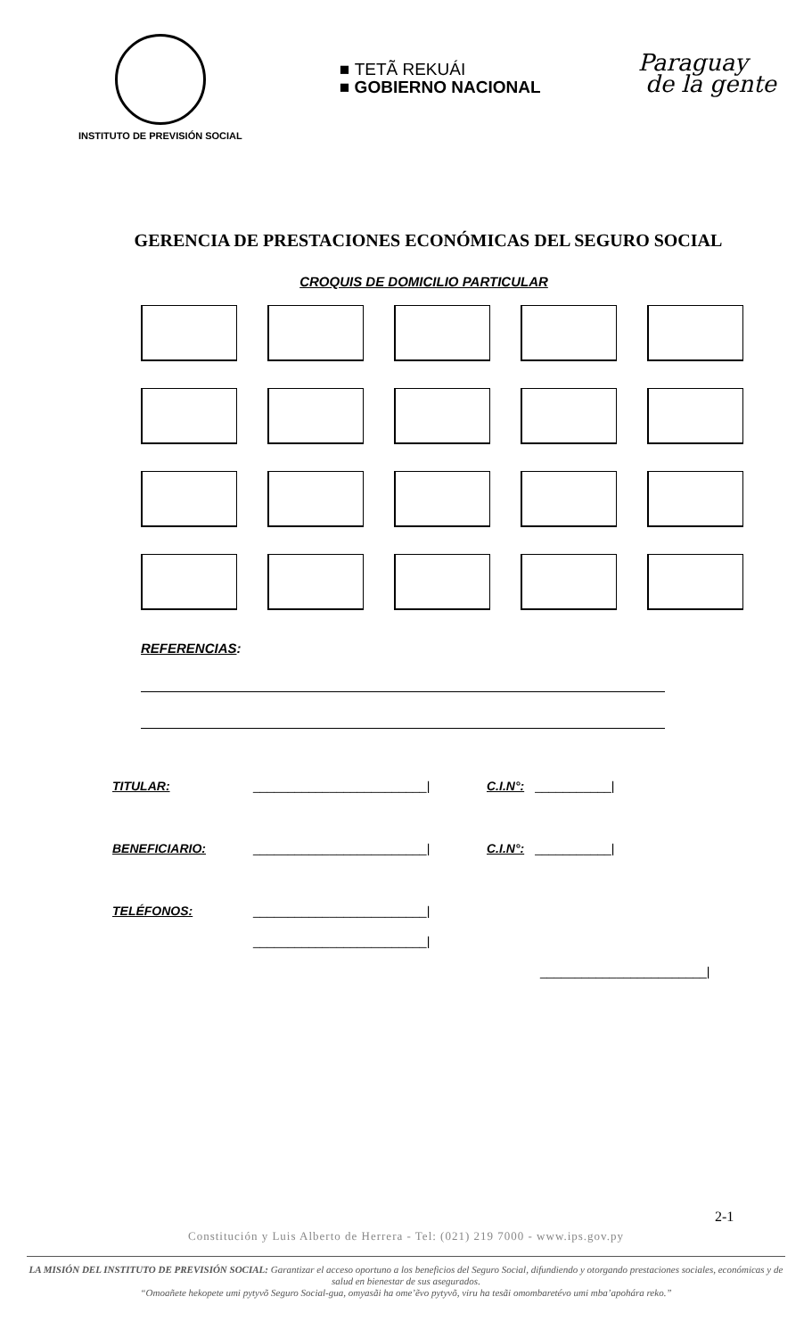INSTITUTO DE PREVISIÓN SOCIAL
■ TETÃ REKUÁI
■ GOBIERNO NACIONAL
Paraguay
de la gente
GERENCIA DE PRESTACIONES ECONÓMICAS DEL SEGURO SOCIAL
CROQUIS DE DOMICILIO PARTICULAR
REFERENCIAS:
TITULAR: _________________________| C.I.N°: ___________|
BENEFICIARIO: _________________________| C.I.N°: ___________|
TELÉFONOS: _________________________|
_________________________|
________________________|
2-1
Constitución y Luis Alberto de Herrera - Tel: (021) 219 7000 - www.ips.gov.py
LA MISIÓN DEL INSTITUTO DE PREVISIÓN SOCIAL: Garantizar el acceso oportuno a los beneficios del Seguro Social, difundiendo y otorgando prestaciones sociales, económicas y de salud en bienestar de sus asegurados.
“Omoañete hekopete umi pytyvõ Seguro Social-gua, omyasãi ha ome’ẽvo pytyvõ, viru ha tesãi omombaretévo umi mba’apohára reko.”